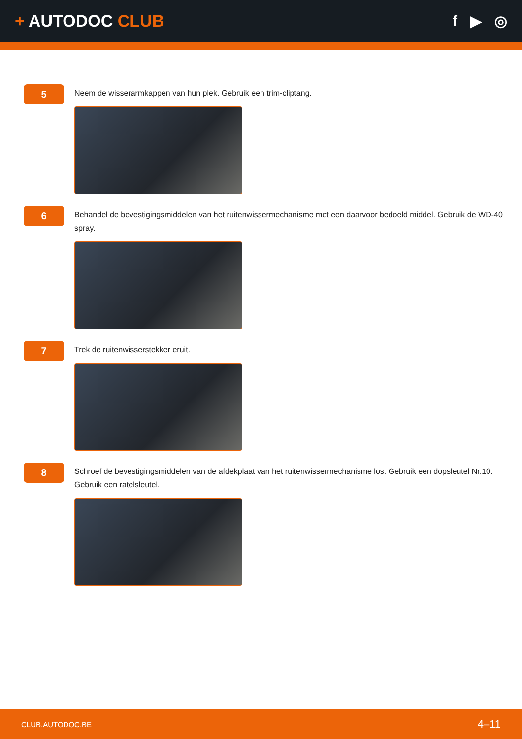+ AUTODOC CLUB f ▶ ◎
5
Neem de wisserarmkappen van hun plek. Gebruik een trim-cliptang.
6
Behandel de bevestigingsmiddelen van het ruitenwissermechanisme met een daarvoor bedoeld middel. Gebruik de WD-40 spray.
7
Trek de ruitenwisserstekker eruit.
8
Schroef de bevestigingsmiddelen van de afdekplaat van het ruitenwissermechanisme los. Gebruik een dopsleutel Nr.10. Gebruik een ratelsleutel.
CLUB.AUTODOC.BE 4–11